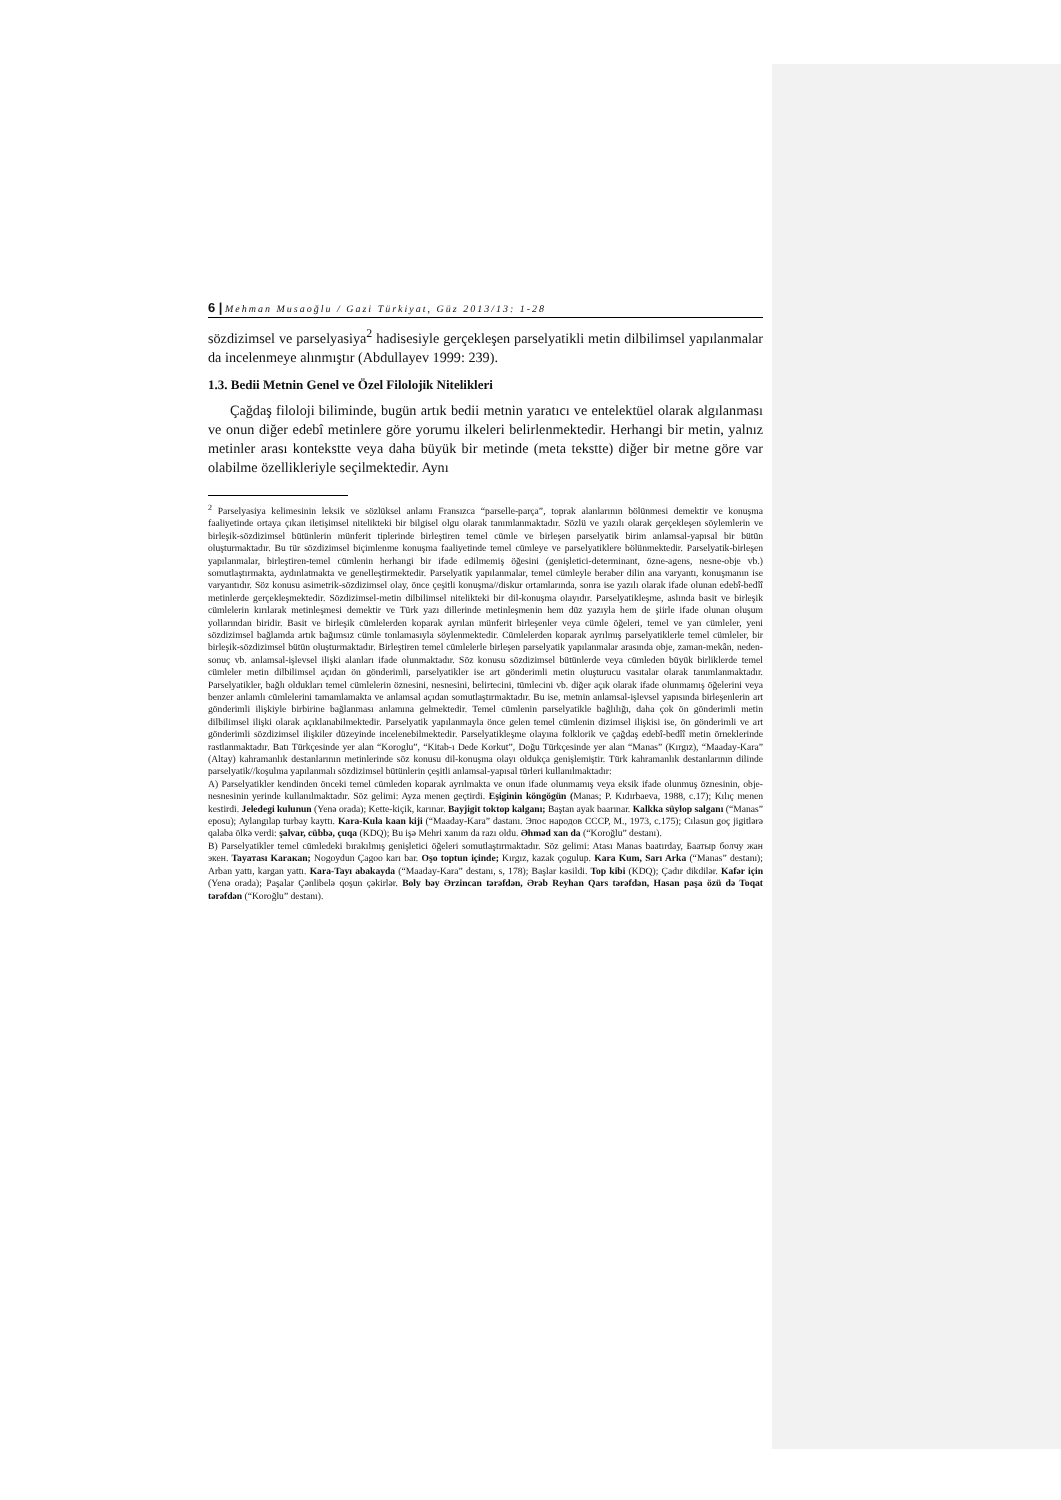6 | Mehman Musaoğlu / Gazi Türkiyat, Güz 2013/13: 1-28
sözdizimsel ve parselyasiya<sup>2</sup> hadisesiyle gerçekleşen parselyatikli metin dilbilimsel yapılanmalar da incelenmeye alınmıştır (Abdullayev 1999: 239).
1.3. Bedii Metnin Genel ve Özel Filolojik Nitelikleri
Çağdaş filoloji biliminde, bugün artık bedii metnin yaratıcı ve entelektüel olarak algılanması ve onun diğer edebî metinlere göre yorumu ilkeleri belirlenmektedir. Herhangi bir metin, yalnız metinler arası kontekstte veya daha büyük bir metinde (meta tekstte) diğer bir metne göre var olabilme özellikleriyle seçilmektedir. Aynı
<sup>2</sup> Parselyasiya kelimesinin leksik ve sözlüksel anlamı Fransızca “parselle-parça”, toprak alanlarının bölünmesi demektir ve konuşma faaliyetinde ortaya çıkan iletişimsel nitelikteki bir bilgisel olgu olarak tanımlanmaktadır. Sözlü ve yazılı olarak gerçekleşen söylemlerin ve birleşik-sözdizimsel bütünlerin münferit tiplerinde birleştiren temel cümle ve birleşen parselyatik birim anlamsal-yapısal bir bütün oluşturmaktadır. Bu tür sözdizimsel biçimlenme konuşma faaliyetinde temel cümleye ve parselyatiklere bölünmektedir. Parselyatik-birleşen yapılanmalar, birleştiren-temel cümlenin herhangi bir ifade edilmemiş öğesini (genişletici-determinant, özne-agens, nesne-obje vb.) somutlaştırmakta, aydınlatmakta ve genelleştirmektedir. Parselyatik yapılanmalar, temel cümleyle beraber dilin ana varyantı, konuşmanın ise varyantıdır. Söz konusu asimetrik-sözdizimsel olay, önce çeşitli konuşma//diskur ortamlarında, sonra ise yazılı olarak ifade olunan edebî-bedîî metinlerde gerçekleşmektedir. Sözdizimsel-metin dilbilimsel nitelikteki bir dil-konuşma olayıdır. Parselyatikleşme, aslında basit ve birleşik cümlelerin kırılarak metinleşmesi demektir ve Türk yazı dillerinde metinleşmenin hem düz yazıyla hem de şiirle ifade olunan oluşum yollarından biridir. Basit ve birleşik cümlelerden koparak ayrılan münferit birleşenler veya cümle öğeleri, temel ve yan cümleler, yeni sözdizimsel bağlamda artık bağımsız cümle tonlamasıyla söylenmektedir. Cümlelerden koparak ayrılmış parselyatiklerle temel cümleler, bir birleşik-sözdizimsel bütün oluşturmaktadır. Birleştiren temel cümlelerle birleşen parselyatik yapılanmalar arasında obje, zaman-mekân, neden-sonuç vb. anlamsal-işlevsel ilişki alanları ifade olunmaktadır. Söz konusu sözdizimsel bütünlerde veya cümleden büyük birliklerde temel cümleler metin dilbilimsel açıdan ön gönderimli, parselyatikler ise art gönderimli metin oluşturucu vasıtalar olarak tanımlanmaktadır. Parselyatikler, bağlı oldukları temel cümlelerin öznesini, nesnesini, belirtecini, tümlecini vb. diğer açık olarak ifade olunmamış öğelerini veya benzer anlamlı cümlelerini tamamlamakta ve anlamsal açıdan somutlaştırmaktadır. Bu ise, metnin anlamsal-işlevsel yapısında birleşenlerin art gönderimli ilişkiyle birbirine bağlanması anlamına gelmektedir. Temel cümlenin parselyatikle bağlılığı, daha çok ön gönderimli metin dilbilimsel ilişki olarak açıklanabilmektedir. Parselyatik yapılanmayla önce gelen temel cümlenin dizimsel ilişkisi ise, ön gönderimli ve art gönderimli sözdizimsel ilişkiler düzeyinde incelenebilmektedir. Parselyatikleşme olayına folklorik ve çağdaş edebî-bedîî metin örneklerinde rastlanmaktadır. Batı Türkçesinde yer alan “Koroglu”, “Kitab-ı Dede Korkut”, Doğu Türkçesinde yer alan “Manas” (Kırgız), “Maaday-Kara” (Altay) kahramanlık destanlarının metinlerinde söz konusu dil-konuşma olayı oldukça genişlemiştir. Türk kahramanlık destanlarının dilinde parselyatik//koşulma yapılanmalı sözdizimsel bütünlerin çeşitli anlamsal-yapısal türleri kullanılmaktadır:
A) Parselyatikler kendinden önceki temel cümleden koparak ayrılmakta ve onun ifade olunmamış veya eksik ifade olunmuş öznesinin, obje-nesnesinin yerinde kullanılmaktadır. Söz gelimi: Ayza menen geçtirdi. Eşiginin köngögün (Manas; P. Kıdırbaeva, 1988, c.17); Kılıç menen kestirdi. Jeledegi kulunun (Yenə orada); Kette-kiçik, karınar. Bayjigit toktop kalganı; Baştan ayak baarınar. Kalkka süylop salganı (“Manas” eposu); Aylangılap turbay kayttı. Kara-Kula kaan kiji (“Maaday-Kara” dastanı. Эпос народов СССР, M., 1973, c.175); Cılasun goç jigitlərə qalaba ölkə verdi: şalvar, cübbə, çuqa (KDQ); Bu işə Mehri xanım da razı oldu. Əhməd xan da (“Koroğlu” destanı).
B) Parselyatikler temel cümledeki bırakılmış genişletici öğeleri somutlaştırmaktadır. Söz gelimi: Atası Manas baatırday, Баатыр болчу жан экен. Tayaтası Karaкan; Nogoydun Çagoo karı bar. Oşo toptun içinde; Kırgız, kazak çogulup. Kara Kum, Sarı Arka (“Manas” destanı); Arban yattı, kargan yattı. Kara-Tayı abakayda (“Maaday-Kara” destanı, s, 178); Başlar kəsildi. Top kibi (KDQ); Çadır dikdilər. Kafər için (Yenə orada); Paşalar Çənlibelə qoşun çəkirlər. Boly bəy Ərzincan tərəfdən, Ərəb Reyhan Qars tərəfdən, Hasan paşa özü də Toqat tərəfdən (“Koroğlu” destanı).